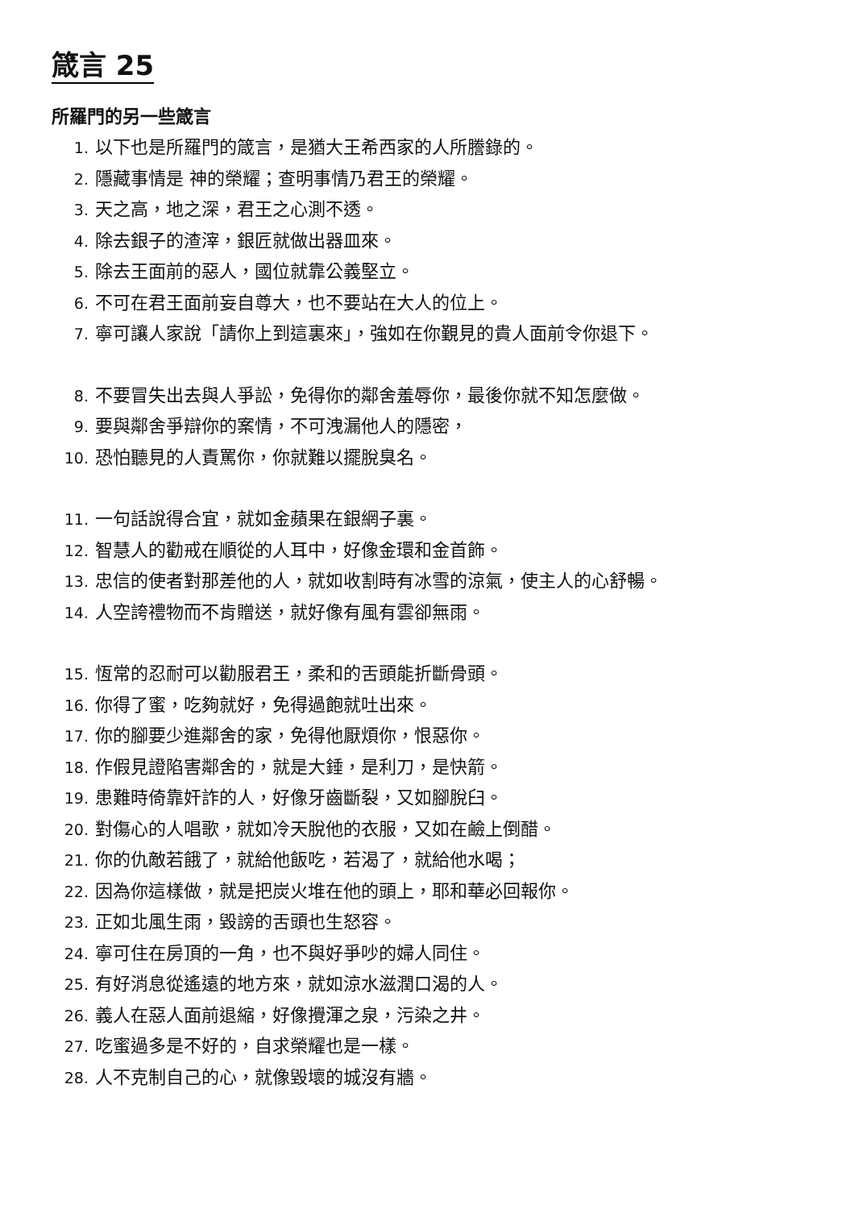箴言 25
所羅門的另一些箴言
1. 以下也是所羅門的箴言，是猶大王希西家的人所謄錄的。
2. 隱藏事情是 神的榮耀；查明事情乃君王的榮耀。
3. 天之高，地之深，君王之心測不透。
4. 除去銀子的渣滓，銀匠就做出器皿來。
5. 除去王面前的惡人，國位就靠公義堅立。
6. 不可在君王面前妄自尊大，也不要站在大人的位上。
7. 寧可讓人家說「請你上到這裏來」，強如在你覲見的貴人面前令你退下。
8. 不要冒失出去與人爭訟，免得你的鄰舍羞辱你，最後你就不知怎麼做。
9. 要與鄰舍爭辯你的案情，不可洩漏他人的隱密，
10. 恐怕聽見的人責罵你，你就難以擺脫臭名。
11. 一句話說得合宜，就如金蘋果在銀網子裏。
12. 智慧人的勸戒在順從的人耳中，好像金環和金首飾。
13. 忠信的使者對那差他的人，就如收割時有冰雪的涼氣，使主人的心舒暢。
14. 人空誇禮物而不肯贈送，就好像有風有雲卻無雨。
15. 恆常的忍耐可以勸服君王，柔和的舌頭能折斷骨頭。
16. 你得了蜜，吃夠就好，免得過飽就吐出來。
17. 你的腳要少進鄰舍的家，免得他厭煩你，恨惡你。
18. 作假見證陷害鄰舍的，就是大錘，是利刀，是快箭。
19. 患難時倚靠奸詐的人，好像牙齒斷裂，又如腳脫臼。
20. 對傷心的人唱歌，就如冷天脫他的衣服，又如在鹼上倒醋。
21. 你的仇敵若餓了，就給他飯吃，若渴了，就給他水喝；
22. 因為你這樣做，就是把炭火堆在他的頭上，耶和華必回報你。
23. 正如北風生雨，毀謗的舌頭也生怒容。
24. 寧可住在房頂的一角，也不與好爭吵的婦人同住。
25. 有好消息從遙遠的地方來，就如涼水滋潤口渴的人。
26. 義人在惡人面前退縮，好像攪渾之泉，污染之井。
27. 吃蜜過多是不好的，自求榮耀也是一樣。
28. 人不克制自己的心，就像毀壞的城沒有牆。